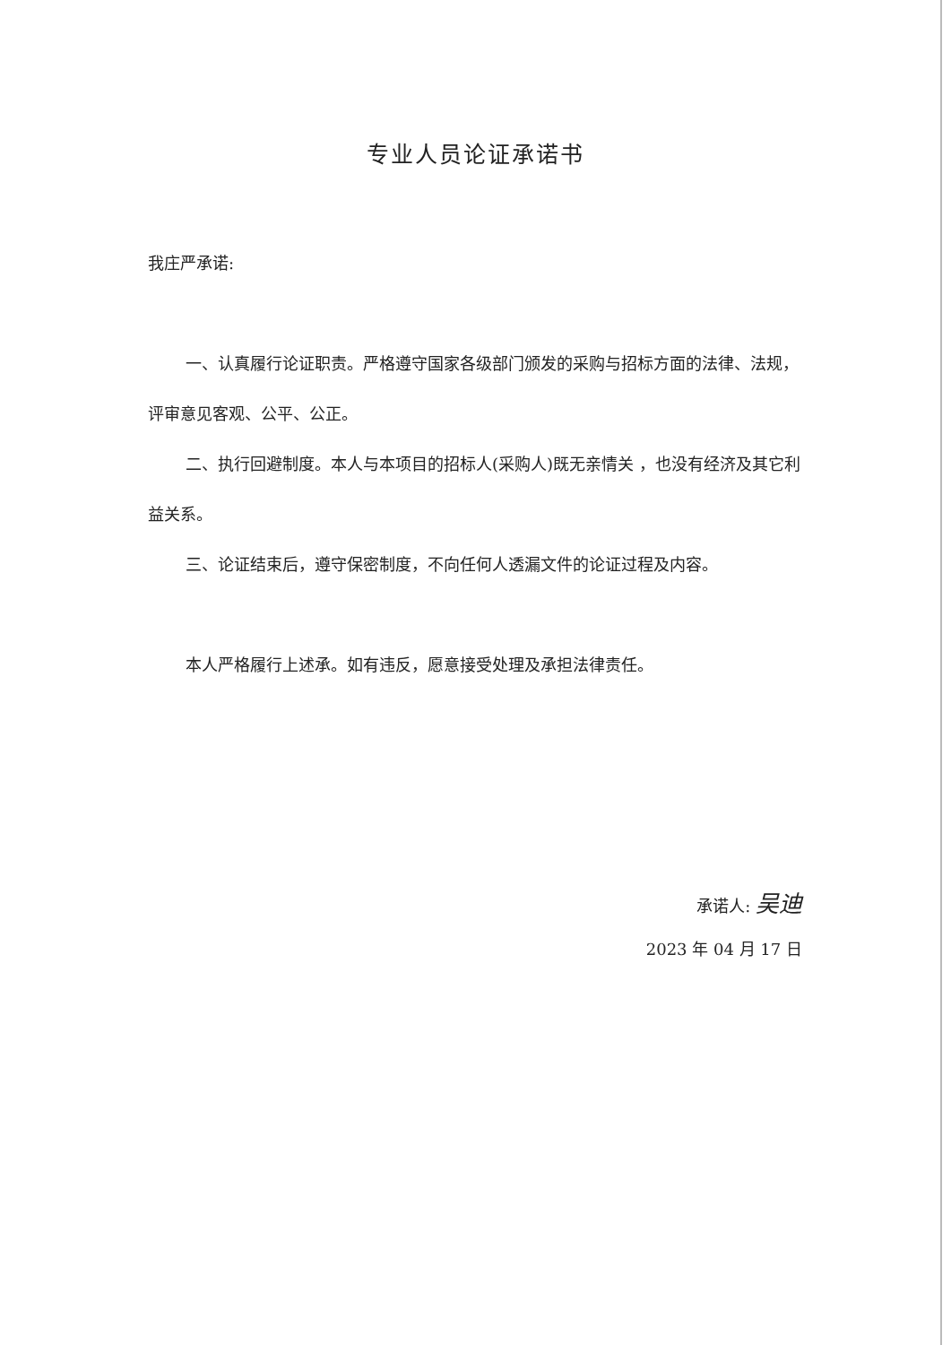专业人员论证承诺书
我庄严承诺:
一、认真履行论证职责。严格遵守国家各级部门颁发的采购与招标方面的法律、法规，评审意见客观、公平、公正。
二、执行回避制度。本人与本项目的招标人(采购人)既无亲情关 ，也没有经济及其它利益关系。
三、论证结束后，遵守保密制度，不向任何人透漏文件的论证过程及内容。
本人严格履行上述承。如有违反，愿意接受处理及承担法律责任。
承诺人: 吴迪
2023 年 04 月 17 日